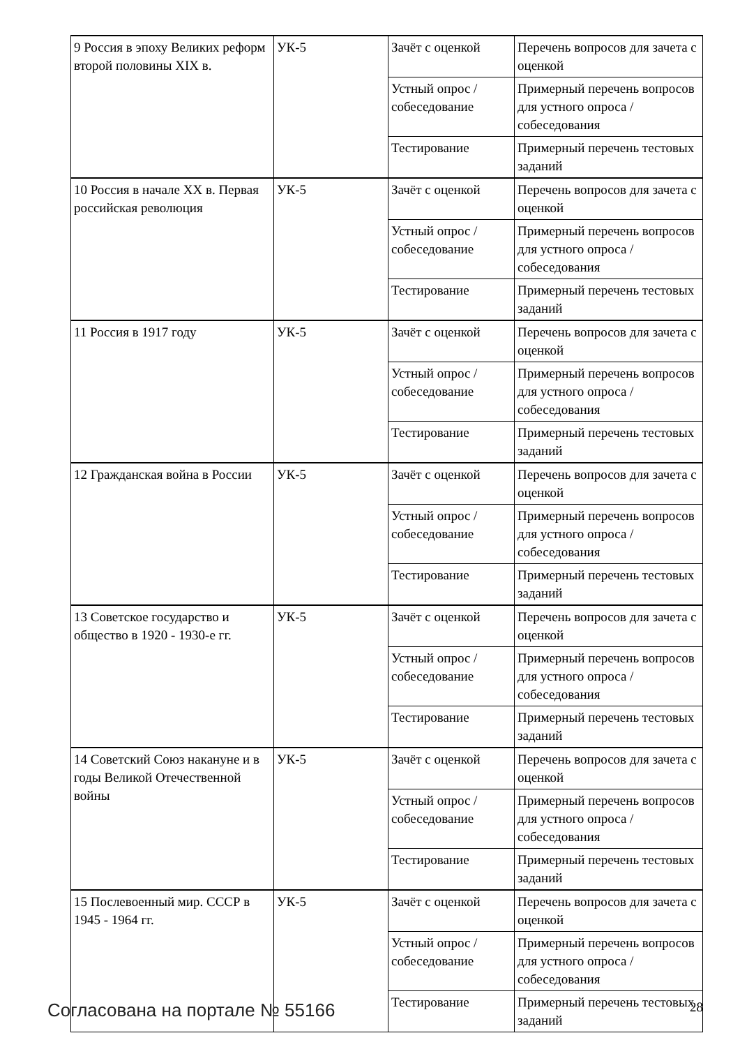| 9 Россия в эпоху Великих реформ второй половины XIX в. | УК-5 | Зачёт с оценкой | Перечень вопросов для зачета с оценкой |
| | | Устный опрос / собеседование | Примерный перечень вопросов для устного опроса / собеседования |
| | | Тестирование | Примерный перечень тестовых заданий |
| 10 Россия в начале XX в. Первая российская революция | УК-5 | Зачёт с оценкой | Перечень вопросов для зачета с оценкой |
| | | Устный опрос / собеседование | Примерный перечень вопросов для устного опроса / собеседования |
| | | Тестирование | Примерный перечень тестовых заданий |
| 11 Россия в 1917 году | УК-5 | Зачёт с оценкой | Перечень вопросов для зачета с оценкой |
| | | Устный опрос / собеседование | Примерный перечень вопросов для устного опроса / собеседования |
| | | Тестирование | Примерный перечень тестовых заданий |
| 12 Гражданская война в России | УК-5 | Зачёт с оценкой | Перечень вопросов для зачета с оценкой |
| | | Устный опрос / собеседование | Примерный перечень вопросов для устного опроса / собеседования |
| | | Тестирование | Примерный перечень тестовых заданий |
| 13 Советское государство и общество в 1920 - 1930-е гг. | УК-5 | Зачёт с оценкой | Перечень вопросов для зачета с оценкой |
| | | Устный опрос / собеседование | Примерный перечень вопросов для устного опроса / собеседования |
| | | Тестирование | Примерный перечень тестовых заданий |
| 14 Советский Союз накануне и в годы Великой Отечественной войны | УК-5 | Зачёт с оценкой | Перечень вопросов для зачета с оценкой |
| | | Устный опрос / собеседование | Примерный перечень вопросов для устного опроса / собеседования |
| | | Тестирование | Примерный перечень тестовых заданий |
| 15 Послевоенный мир. СССР в 1945 - 1964 гг. | УК-5 | Зачёт с оценкой | Перечень вопросов для зачета с оценкой |
| | | Устный опрос / собеседование | Примерный перечень вопросов для устного опроса / собеседования |
| | | Тестирование | Примерный перечень тестовых заданий |
Согласована на портале № 55166 28